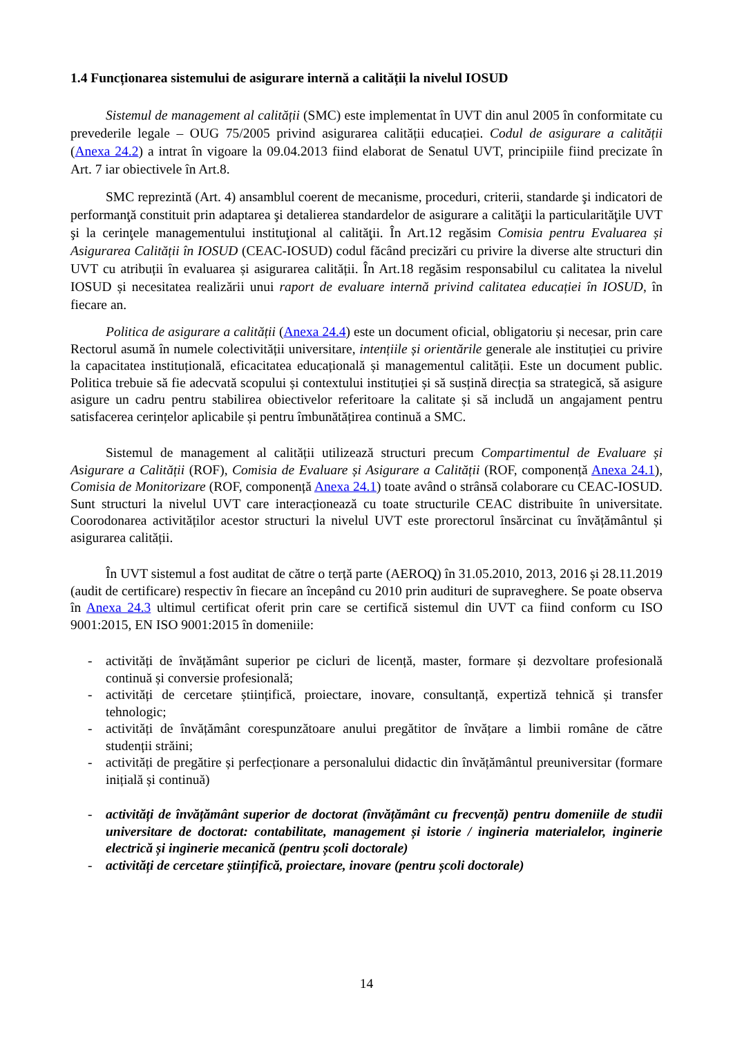1.4 Funcționarea sistemului de asigurare internă a calității la nivelul IOSUD
Sistemul de management al calității (SMC) este implementat în UVT din anul 2005 în conformitate cu prevederile legale – OUG 75/2005 privind asigurarea calității educației. Codul de asigurare a calității (Anexa 24.2) a intrat în vigoare la 09.04.2013 fiind elaborat de Senatul UVT, principiile fiind precizate în Art. 7 iar obiectivele în Art.8.
SMC reprezintă (Art. 4) ansamblul coerent de mecanisme, proceduri, criterii, standarde şi indicatori de performanţă constituit prin adaptarea şi detalierea standardelor de asigurare a calităţii la particularităţile UVT şi la cerinţele managementului instituţional al calităţii. În Art.12 regăsim Comisia pentru Evaluarea și Asigurarea Calității în IOSUD (CEAC-IOSUD) codul făcând precizări cu privire la diverse alte structuri din UVT cu atribuții în evaluarea și asigurarea calității. În Art.18 regăsim responsabilul cu calitatea la nivelul IOSUD și necesitatea realizării unui raport de evaluare internă privind calitatea educației în IOSUD, în fiecare an.
Politica de asigurare a calității (Anexa 24.4) este un document oficial, obligatoriu și necesar, prin care Rectorul asumă în numele colectivității universitare, intențiile și orientările generale ale instituției cu privire la capacitatea instituțională, eficacitatea educațională și managementul calității. Este un document public. Politica trebuie să fie adecvată scopului și contextului instituției și să susțină direcția sa strategică, să asigure asigure un cadru pentru stabilirea obiectivelor referitoare la calitate și să includă un angajament pentru satisfacerea cerințelor aplicabile și pentru îmbunătățirea continuă a SMC.
Sistemul de management al calității utilizează structuri precum Compartimentul de Evaluare și Asigurare a Calității (ROF), Comisia de Evaluare și Asigurare a Calității (ROF, componență Anexa 24.1), Comisia de Monitorizare (ROF, componență Anexa 24.1) toate având o strânsă colaborare cu CEAC-IOSUD. Sunt structuri la nivelul UVT care interacționează cu toate structurile CEAC distribuite în universitate. Coorodonarea activităților acestor structuri la nivelul UVT este prorectorul însărcinat cu învățământul și asigurarea calității.
În UVT sistemul a fost auditat de către o terță parte (AEROQ) în 31.05.2010, 2013, 2016 și 28.11.2019 (audit de certificare) respectiv în fiecare an începând cu 2010 prin audituri de supraveghere. Se poate observa în Anexa 24.3 ultimul certificat oferit prin care se certifică sistemul din UVT ca fiind conform cu ISO 9001:2015, EN ISO 9001:2015 în domeniile:
- activități de învățământ superior pe cicluri de licență, master, formare și dezvoltare profesională continuă și conversie profesională;
- activități de cercetare științifică, proiectare, inovare, consultanță, expertiză tehnică și transfer tehnologic;
- activități de învățământ corespunzătoare anului pregătitor de învățare a limbii române de către studenții străini;
- activități de pregătire și perfecționare a personalului didactic din învățământul preuniversitar (formare inițială și continuă)
- activități de învățământ superior de doctorat (învățământ cu frecvență) pentru domeniile de studii universitare de doctorat: contabilitate, management și istorie / ingineria materialelor, inginerie electrică și inginerie mecanică (pentru școli doctorale)
- activități de cercetare științifică, proiectare, inovare (pentru școli doctorale)
14